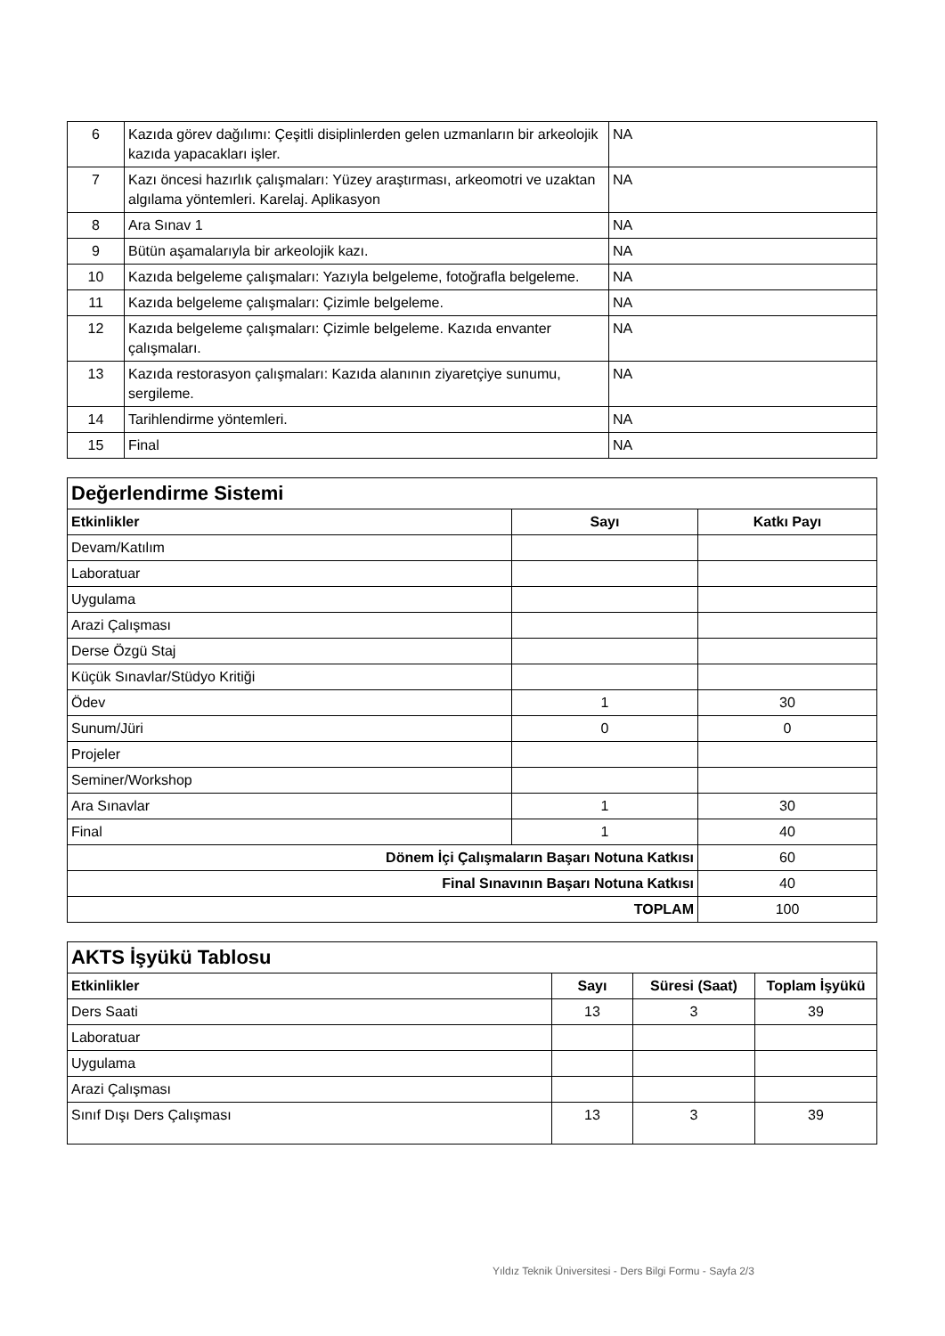| 6 | Kazıda görev dağılımı: Çeşitli disiplinlerden gelen uzmanların bir arkeolojik kazıda yapacakları işler. | NA |
| 7 | Kazı öncesi hazırlık çalışmaları: Yüzey araştırması, arkeomotri ve uzaktan algılama yöntemleri. Karelaj. Aplikasyon | NA |
| 8 | Ara Sınav 1 | NA |
| 9 | Bütün aşamalarıyla bir arkeolojik kazı. | NA |
| 10 | Kazıda belgeleme çalışmaları: Yazıyla belgeleme, fotoğrafla belgeleme. | NA |
| 11 | Kazıda belgeleme çalışmaları: Çizimle belgeleme. | NA |
| 12 | Kazıda belgeleme çalışmaları: Çizimle belgeleme. Kazıda envanter çalışmaları. | NA |
| 13 | Kazıda restorasyon çalışmaları: Kazıda alanının ziyaretçiye sunumu, sergileme. | NA |
| 14 | Tarihlendirme yöntemleri. | NA |
| 15 | Final | NA |
| Değerlendirme Sistemi | | |
| Etkinlikler | Sayı | Katkı Payı |
| Devam/Katılım | | |
| Laboratuar | | |
| Uygulama | | |
| Arazi Çalışması | | |
| Derse Özgü Staj | | |
| Küçük Sınavlar/Stüdyo Kritiği | | |
| Ödev | 1 | 30 |
| Sunum/Jüri | 0 | 0 |
| Projeler | | |
| Seminer/Workshop | | |
| Ara Sınavlar | 1 | 30 |
| Final | 1 | 40 |
| Dönem İçi Çalışmaların Başarı Notuna Katkısı | | 60 |
| Final Sınavının Başarı Notuna Katkısı | | 40 |
| TOPLAM | | 100 |
| AKTS İşyükü Tablosu | | | |
| Etkinlikler | Sayı | Süresi (Saat) | Toplam İşyükü |
| Ders Saati | 13 | 3 | 39 |
| Laboratuar | | | |
| Uygulama | | | |
| Arazi Çalışması | | | |
| Sınıf Dışı Ders Çalışması | 13 | 3 | 39 |
Yıldız Teknik Üniversitesi - Ders Bilgi Formu - Sayfa 2/3